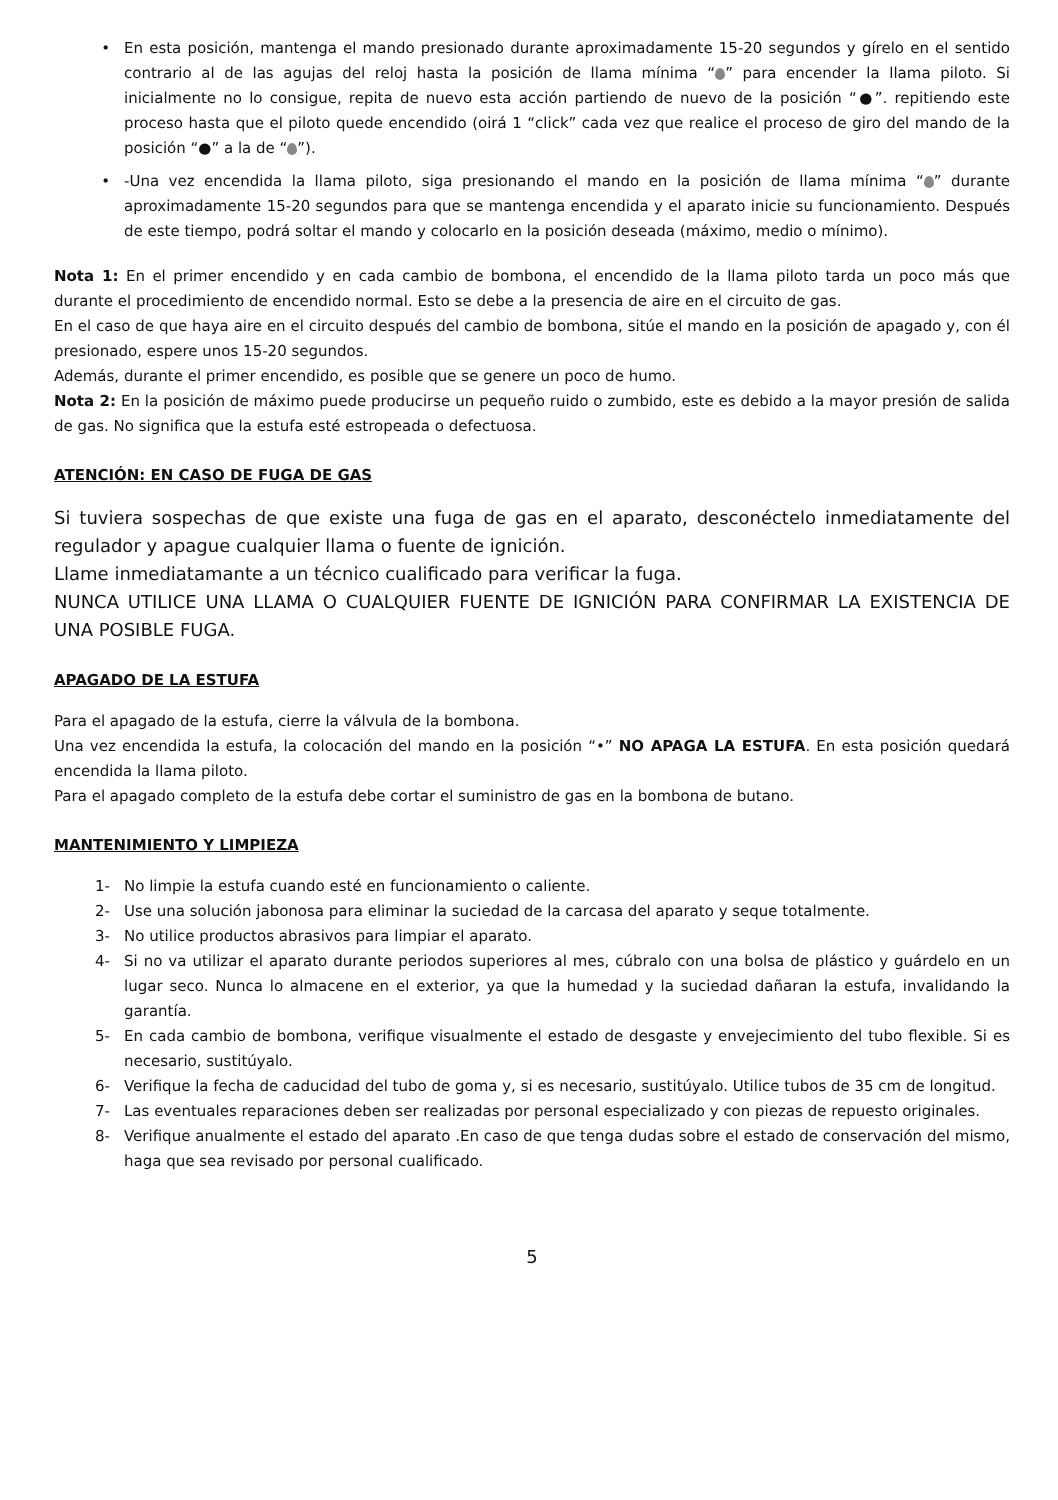• En esta posición, mantenga el mando presionado durante aproximadamente 15-20 segundos y gírelo en el sentido contrario al de las agujas del reloj hasta la posición de llama mínima “ ” para encender la llama piloto. Si inicialmente no lo consigue, repita de nuevo esta acción partiendo de nuevo de la posición “●”. repitiendo este proceso hasta que el piloto quede encendido (oirá 1 “click” cada vez que realice el proceso de giro del mando de la posición “●” a la de “ ”).
• -Una vez encendida la llama piloto, siga presionando el mando en la posición de llama mínima “ ” durante aproximadamente 15-20 segundos para que se mantenga encendida y el aparato inicie su funcionamiento. Después de este tiempo, podrá soltar el mando y colocarlo en la posición deseada (máximo, medio o mínimo).
Nota 1: En el primer encendido y en cada cambio de bombona, el encendido de la llama piloto tarda un poco más que durante el procedimiento de encendido normal. Esto se debe a la presencia de aire en el circuito de gas.
En el caso de que haya aire en el circuito después del cambio de bombona, sitúe el mando en la posición de apagado y, con él presionado, espere unos 15-20 segundos.
Además, durante el primer encendido, es posible que se genere un poco de humo.
Nota 2: En la posición de máximo puede producirse un pequeño ruido o zumbido, este es debido a la mayor presión de salida de gas. No significa que la estufa esté estropeada o defectuosa.
ATENCIÓN: EN CASO DE FUGA DE GAS
Si tuviera sospechas de que existe una fuga de gas en el aparato, desconéctelo inmediatamente del regulador y apague cualquier llama o fuente de ignición.
Llame inmediatamante a un técnico cualificado para verificar la fuga.
NUNCA UTILICE UNA LLAMA O CUALQUIER FUENTE DE IGNICIÓN PARA CONFIRMAR LA EXISTENCIA DE UNA POSIBLE FUGA.
APAGADO DE LA ESTUFA
Para el apagado de la estufa, cierre la válvula de la bombona.
Una vez encendida la estufa, la colocación del mando en la posición “•” NO APAGA LA ESTUFA. En esta posición quedará encendida la llama piloto.
Para el apagado completo de la estufa debe cortar el suministro de gas en la bombona de butano.
MANTENIMIENTO Y LIMPIEZA
1- No limpie la estufa cuando esté en funcionamiento o caliente.
2- Use una solución jabonosa para eliminar la suciedad de la carcasa del aparato y seque totalmente.
3- No utilice productos abrasivos para limpiar el aparato.
4- Si no va utilizar el aparato durante periodos superiores al mes, cúbralo con una bolsa de plástico y guárdelo en un lugar seco. Nunca lo almacene en el exterior, ya que la humedad y la suciedad dañaran la estufa, invalidando la garantía.
5- En cada cambio de bombona, verifique visualmente el estado de desgaste y envejecimiento del tubo flexible. Si es necesario, sustitúyalo.
6- Verifique la fecha de caducidad del tubo de goma y, si es necesario, sustitúyalo. Utilice tubos de 35 cm de longitud.
7- Las eventuales reparaciones deben ser realizadas por personal especializado y con piezas de repuesto originales.
8- Verifique anualmente el estado del aparato .En caso de que tenga dudas sobre el estado de conservación del mismo, haga que sea revisado por personal cualificado.
5